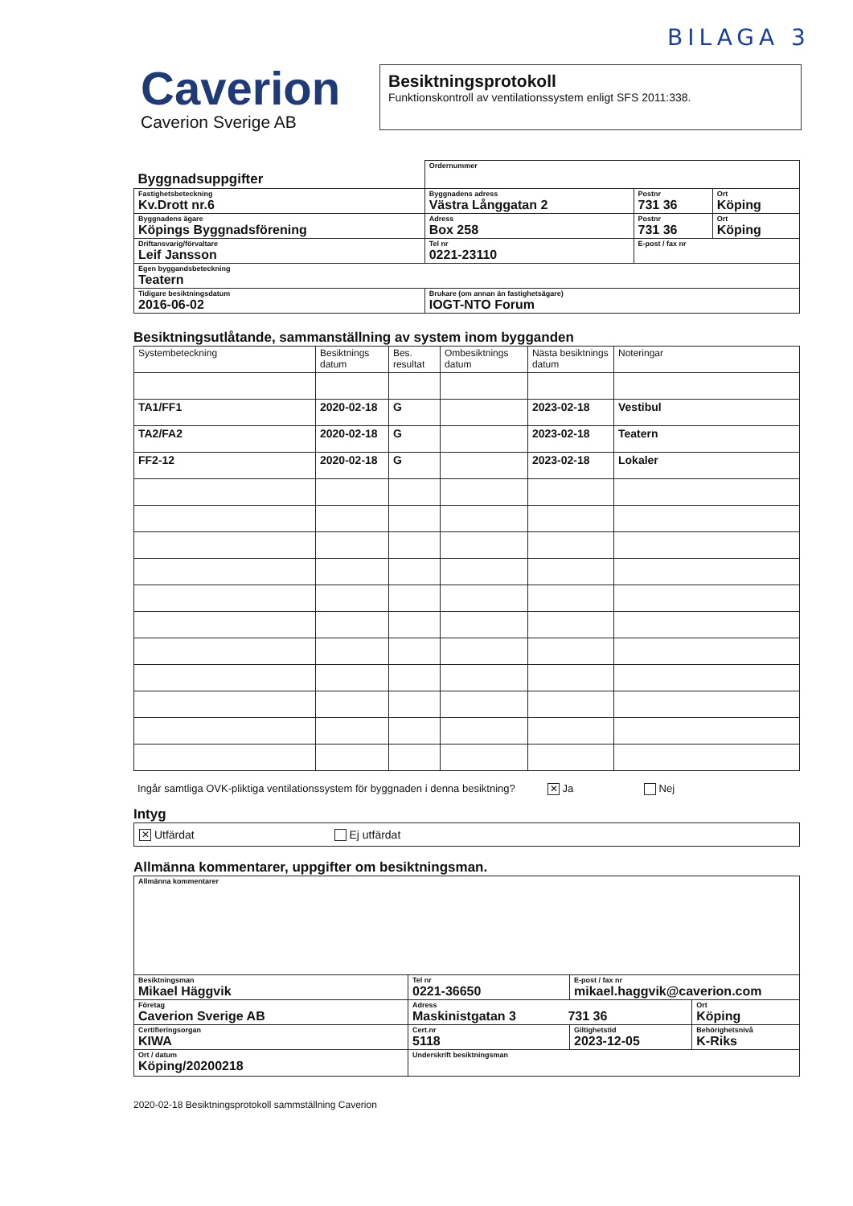BILAGA 3
Caverion
Caverion Sverige AB
Besiktningsprotokoll
Funktionskontroll av ventilationssystem enligt SFS 2011:338.
| Byggnadsuppgifter | | Ordernummer | | | |
| Fastighetsbeteckning Kv.Drott nr.6 | | Byggnadens adress Västra Långgatan 2 | | Postnr 731 36 | Ort Köping |
| Byggnadens ägare Köpings Byggnadsförening | | Adress Box 258 | | Postnr 731 36 | Ort Köping |
| Driftansvarig/förvaltare Leif Jansson | | | Tel nr 0221-23110 | E-post / fax nr | |
| Egen byggandsbeteckning Teatern | | | | | |
| Tidigare besiktningsdatum 2016-06-02 | Brukare (om annan än fastighetsägare) IOGT-NTO Forum | | | | |
Besiktningsutlåtande, sammanställning av system inom bygganden
| Systembeteckning | Besiktnings datum | Bes. resultat | Ombesiktnings datum | Nästa besiktnings datum | Noteringar |
| --- | --- | --- | --- | --- | --- |
| TA1/FF1 | 2020-02-18 | G | | 2023-02-18 | Vestibul |
| TA2/FA2 | 2020-02-18 | G | | 2023-02-18 | Teatern |
| FF2-12 | 2020-02-18 | G | | 2023-02-18 | Lokaler |
Ingår samtliga OVK-pliktiga ventilationssystem för byggnaden i denna besiktning? ✕ Ja Nej
Intyg
✕ Utfärdat Ej utfärdat
Allmänna kommentarer, uppgifter om besiktningsman.
| Allmänna kommentarer | | | |
| Besiktningsman Mikael Häggvik | Tel nr 0221-36650 | E-post / fax nr mikael.haggvik@caverion.com | |
| Företag Caverion Sverige AB | Adress Maskinistgatan 3 731 36 | | Ort Köping |
| Certifieringsorgan KIWA | Cert.nr 5118 | Giltighetstid 2023-12-05 | Behörighetsnivå K-Riks |
| Ort / datum Köping/20200218 | Underskrift besiktningsman | | |
2020-02-18 Besiktningsprotokoll sammställning Caverion